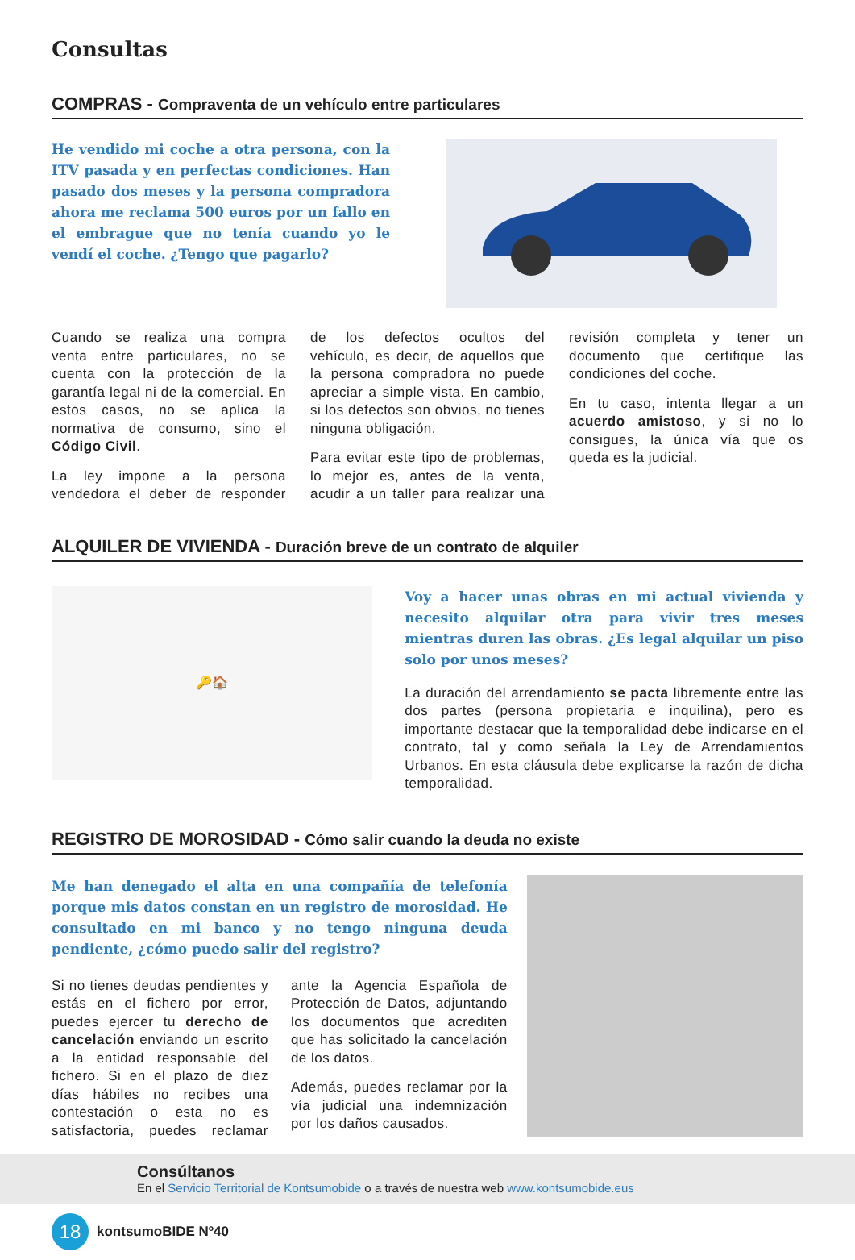Consultas
COMPRAS - Compraventa de un vehículo entre particulares
He vendido mi coche a otra persona, con la ITV pasada y en perfectas condiciones. Han pasado dos meses y la persona compradora ahora me reclama 500 euros por un fallo en el embrague que no tenía cuando yo le vendí el coche. ¿Tengo que pagarlo?
Cuando se realiza una compra venta entre particulares, no se cuenta con la protección de la garantía legal ni de la comercial. En estos casos, no se aplica la normativa de consumo, sino el Código Civil.
La ley impone a la persona vendedora el deber de responder de los defectos ocultos del vehículo, es decir, de aquellos que la persona compradora no puede apreciar a simple vista. En cambio, si los defectos son obvios, no tienes ninguna obligación.
Para evitar este tipo de problemas, lo mejor es, antes de la venta, acudir a un taller para realizar una revisión completa y tener un documento que certifique las condiciones del coche.
En tu caso, intenta llegar a un acuerdo amistoso, y si no lo consigues, la única vía que os queda es la judicial.
ALQUILER DE VIVIENDA - Duración breve de un contrato de alquiler
🔑🏠
Voy a hacer unas obras en mi actual vivienda y necesito alquilar otra para vivir tres meses mientras duren las obras. ¿Es legal alquilar un piso solo por unos meses?
La duración del arrendamiento se pacta libremente entre las dos partes (persona propietaria e inquilina), pero es importante destacar que la temporalidad debe indicarse en el contrato, tal y como señala la Ley de Arrendamientos Urbanos. En esta cláusula debe explicarse la razón de dicha temporalidad.
REGISTRO DE MOROSIDAD - Cómo salir cuando la deuda no existe
Me han denegado el alta en una compañía de telefonía porque mis datos constan en un registro de morosidad. He consultado en mi banco y no tengo ninguna deuda pendiente, ¿cómo puedo salir del registro?
Si no tienes deudas pendientes y estás en el fichero por error, puedes ejercer tu derecho de cancelación enviando un escrito a la entidad responsable del fichero. Si en el plazo de diez días hábiles no recibes una contestación o esta no es satisfactoria, puedes reclamar ante la Agencia Española de Protección de Datos, adjuntando los documentos que acrediten que has solicitado la cancelación de los datos.
Además, puedes reclamar por la vía judicial una indemnización por los daños causados.
Consúltanos
En el Servicio Territorial de Kontsumobide o a través de nuestra web www.kontsumobide.eus
18 kontsumoBIDE Nº40